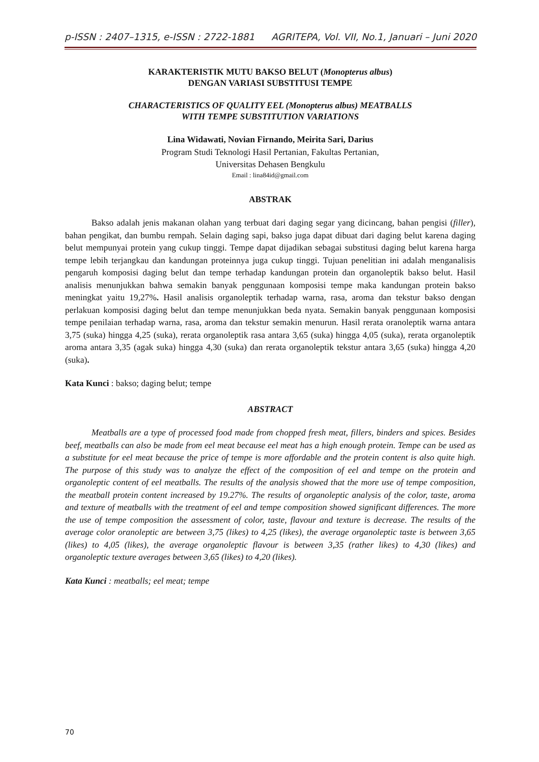p-ISSN : 2407–1315, e-ISSN : 2722-1881 AGRITEPA, Vol. VII, No.1, Januari – Juni 2020
KARAKTERISTIK MUTU BAKSO BELUT (Monopterus albus)
DENGAN VARIASI SUBSTITUSI TEMPE
CHARACTERISTICS OF QUALITY EEL (Monopterus albus) MEATBALLS
WITH TEMPE SUBSTITUTION VARIATIONS
Lina Widawati, Novian Firnando, Meirita Sari, Darius
Program Studi Teknologi Hasil Pertanian, Fakultas Pertanian,
Universitas Dehasen Bengkulu
Email : lina84id@gmail.com
ABSTRAK
Bakso adalah jenis makanan olahan yang terbuat dari daging segar yang dicincang, bahan pengisi (filler), bahan pengikat, dan bumbu rempah. Selain daging sapi, bakso juga dapat dibuat dari daging belut karena daging belut mempunyai protein yang cukup tinggi. Tempe dapat dijadikan sebagai substitusi daging belut karena harga tempe lebih terjangkau dan kandungan proteinnya juga cukup tinggi. Tujuan penelitian ini adalah menganalisis pengaruh komposisi daging belut dan tempe terhadap kandungan protein dan organoleptik bakso belut. Hasil analisis menunjukkan bahwa semakin banyak penggunaan komposisi tempe maka kandungan protein bakso meningkat yaitu 19,27%. Hasil analisis organoleptik terhadap warna, rasa, aroma dan tekstur bakso dengan perlakuan komposisi daging belut dan tempe menunjukkan beda nyata. Semakin banyak penggunaan komposisi tempe penilaian terhadap warna, rasa, aroma dan tekstur semakin menurun. Hasil rerata oranoleptik warna antara 3,75 (suka) hingga 4,25 (suka), rerata organoleptik rasa antara 3,65 (suka) hingga 4,05 (suka), rerata organoleptik aroma antara 3,35 (agak suka) hingga 4,30 (suka) dan rerata organoleptik tekstur antara 3,65 (suka) hingga 4,20 (suka).
Kata Kunci : bakso; daging belut; tempe
ABSTRACT
Meatballs are a type of processed food made from chopped fresh meat, fillers, binders and spices. Besides beef, meatballs can also be made from eel meat because eel meat has a high enough protein. Tempe can be used as a substitute for eel meat because the price of tempe is more affordable and the protein content is also quite high. The purpose of this study was to analyze the effect of the composition of eel and tempe on the protein and organoleptic content of eel meatballs. The results of the analysis showed that the more use of tempe composition, the meatball protein content increased by 19.27%. The results of organoleptic analysis of the color, taste, aroma and texture of meatballs with the treatment of eel and tempe composition showed significant differences. The more the use of tempe composition the assessment of color, taste, flavour and texture is decrease. The results of the average color oranoleptic are between 3,75 (likes) to 4,25 (likes), the average organoleptic taste is between 3,65 (likes) to 4,05 (likes), the average organoleptic flavour is between 3,35 (rather likes) to 4,30 (likes) and organoleptic texture averages between 3,65 (likes) to 4,20 (likes).
Kata Kunci : meatballs; eel meat; tempe
70